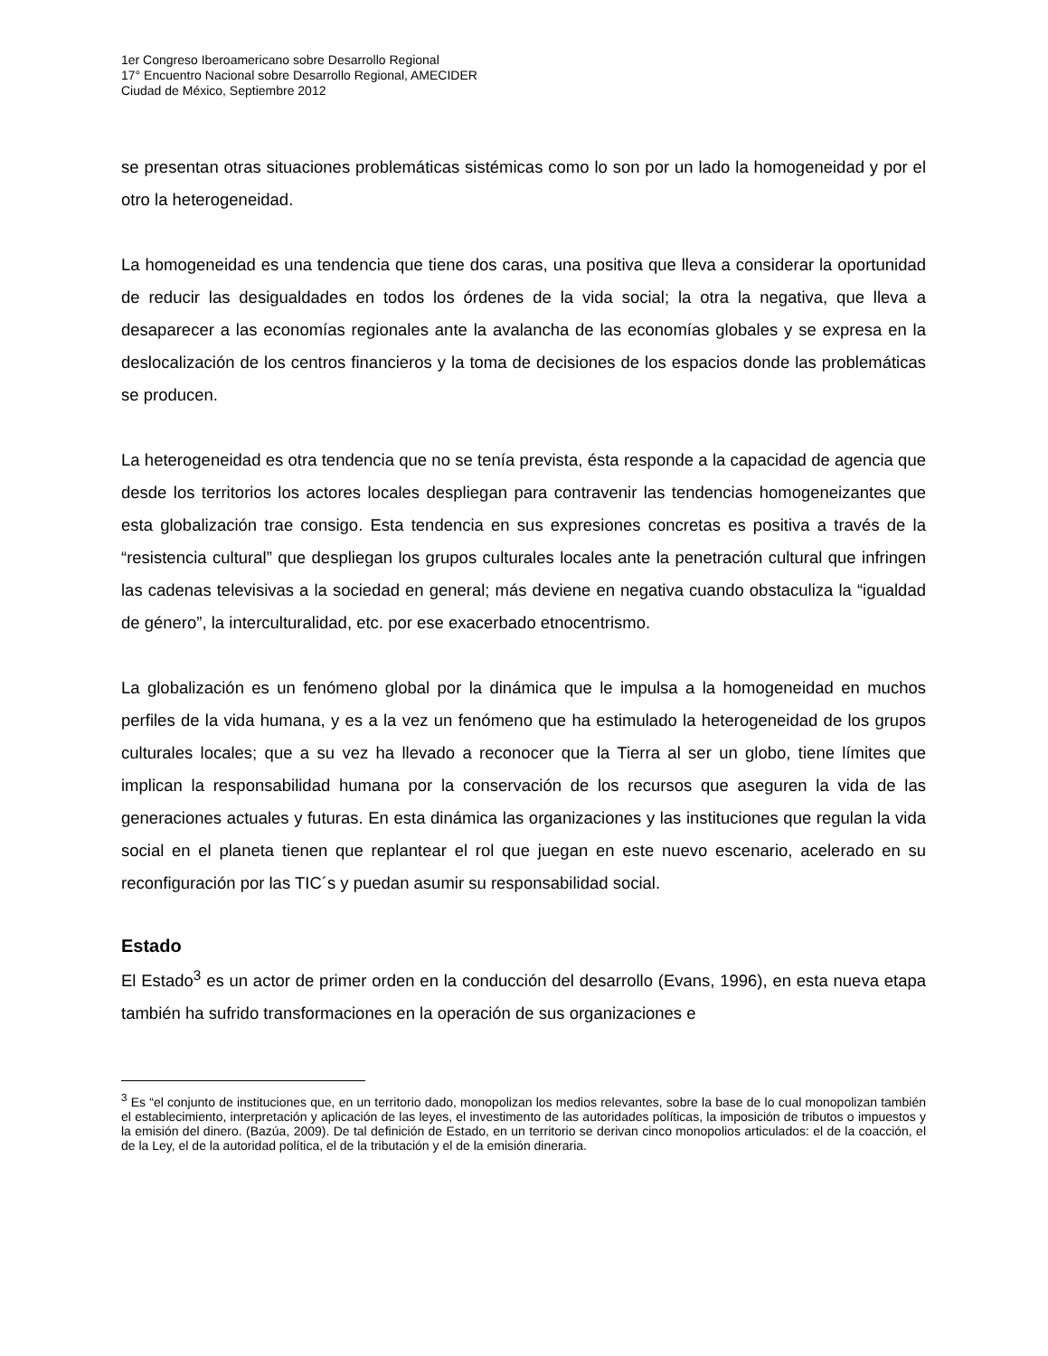1er Congreso Iberoamericano sobre Desarrollo Regional
17° Encuentro Nacional sobre Desarrollo Regional, AMECIDER
Ciudad de México, Septiembre 2012
se presentan otras situaciones problemáticas sistémicas como lo son por un lado la homogeneidad y por el otro la heterogeneidad.
La homogeneidad es una tendencia que tiene dos caras, una positiva que lleva a considerar la oportunidad de reducir las desigualdades en todos los órdenes de la vida social; la otra la negativa, que lleva a desaparecer a las economías regionales ante la avalancha de las economías globales y se expresa en la deslocalización de los centros financieros y la toma de decisiones de los espacios donde las problemáticas se producen.
La heterogeneidad es otra tendencia que no se tenía prevista, ésta responde a la capacidad de agencia que desde los territorios los actores locales despliegan para contravenir las tendencias homogeneizantes que esta globalización trae consigo. Esta tendencia en sus expresiones concretas es positiva a través de la “resistencia cultural” que despliegan los grupos culturales locales ante la penetración cultural que infringen las cadenas televisivas a la sociedad en general; más deviene en negativa cuando obstaculiza la “igualdad de género”, la interculturalidad, etc. por ese exacerbado etnocentrismo.
La globalización es un fenómeno global por la dinámica que le impulsa a la homogeneidad en muchos perfiles de la vida humana, y es a la vez un fenómeno que ha estimulado la heterogeneidad de los grupos culturales locales; que a su vez ha llevado a reconocer que la Tierra al ser un globo, tiene límites que implican la responsabilidad humana por la conservación de los recursos que aseguren la vida de las generaciones actuales y futuras. En esta dinámica las organizaciones y las instituciones que regulan la vida social en el planeta tienen que replantear el rol que juegan en este nuevo escenario, acelerado en su reconfiguración por las TIC´s y puedan asumir su responsabilidad social.
Estado
El Estado<sup>3</sup> es un actor de primer orden en la conducción del desarrollo (Evans, 1996), en esta nueva etapa también ha sufrido transformaciones en la operación de sus organizaciones e
<sup>3</sup> Es “el conjunto de instituciones que, en un territorio dado, monopolizan los medios relevantes, sobre la base de lo cual monopolizan también el establecimiento, interpretación y aplicación de las leyes, el investimento de las autoridades políticas, la imposición de tributos o impuestos y la emisión del dinero. (Bazúa, 2009). De tal definición de Estado, en un territorio se derivan cinco monopolios articulados: el de la coacción, el de la Ley, el de la autoridad política, el de la tributación y el de la emisión dineraria.